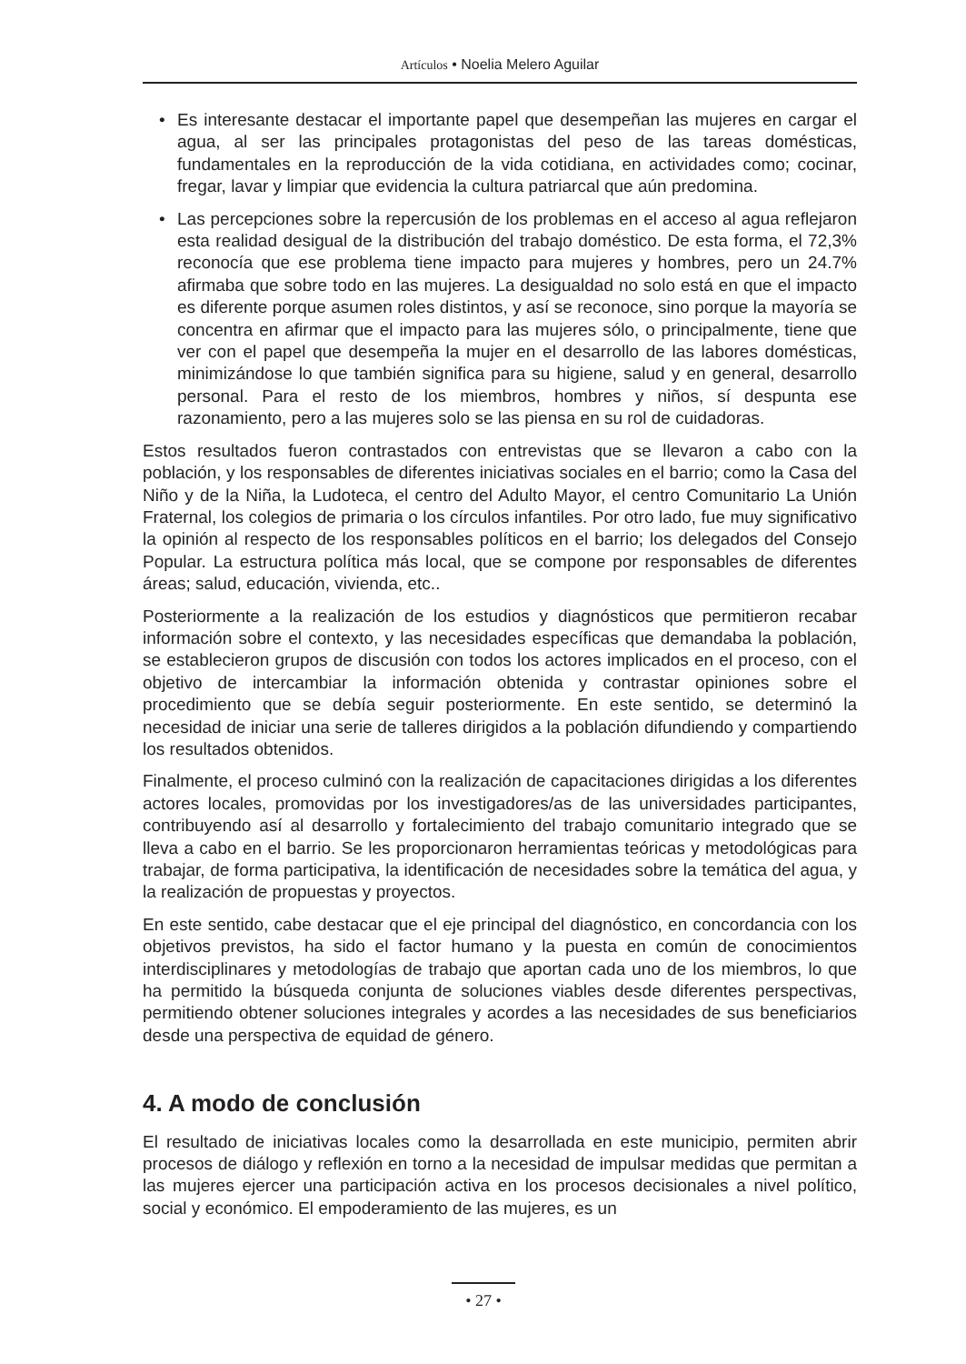Artículos • Noelia Melero Aguilar
• Es interesante destacar el importante papel que desempeñan las mujeres en cargar el agua, al ser las principales protagonistas del peso de las tareas domésticas, fundamentales en la reproducción de la vida cotidiana, en actividades como; cocinar, fregar, lavar y limpiar que evidencia la cultura patriarcal que aún predomina.
• Las percepciones sobre la repercusión de los problemas en el acceso al agua reflejaron esta realidad desigual de la distribución del trabajo doméstico. De esta forma, el 72,3% reconocía que ese problema tiene impacto para mujeres y hombres, pero un 24.7% afirmaba que sobre todo en las mujeres. La desigualdad no solo está en que el impacto es diferente porque asumen roles distintos, y así se reconoce, sino porque la mayoría se concentra en afirmar que el impacto para las mujeres sólo, o principalmente, tiene que ver con el papel que desempeña la mujer en el desarrollo de las labores domésticas, minimizándose lo que también significa para su higiene, salud y en general, desarrollo personal. Para el resto de los miembros, hombres y niños, sí despunta ese razonamiento, pero a las mujeres solo se las piensa en su rol de cuidadoras.
Estos resultados fueron contrastados con entrevistas que se llevaron a cabo con la población, y los responsables de diferentes iniciativas sociales en el barrio; como la Casa del Niño y de la Niña, la Ludoteca, el centro del Adulto Mayor, el centro Comunitario La Unión Fraternal, los colegios de primaria o los círculos infantiles. Por otro lado, fue muy significativo la opinión al respecto de los responsables políticos en el barrio; los delegados del Consejo Popular. La estructura política más local, que se compone por responsables de diferentes áreas; salud, educación, vivienda, etc..
Posteriormente a la realización de los estudios y diagnósticos que permitieron recabar información sobre el contexto, y las necesidades específicas que demandaba la población, se establecieron grupos de discusión con todos los actores implicados en el proceso, con el objetivo de intercambiar la información obtenida y contrastar opiniones sobre el procedimiento que se debía seguir posteriormente. En este sentido, se determinó la necesidad de iniciar una serie de talleres dirigidos a la población difundiendo y compartiendo los resultados obtenidos.
Finalmente, el proceso culminó con la realización de capacitaciones dirigidas a los diferentes actores locales, promovidas por los investigadores/as de las universidades participantes, contribuyendo así al desarrollo y fortalecimiento del trabajo comunitario integrado que se lleva a cabo en el barrio. Se les proporcionaron herramientas teóricas y metodológicas para trabajar, de forma participativa, la identificación de necesidades sobre la temática del agua, y la realización de propuestas y proyectos.
En este sentido, cabe destacar que el eje principal del diagnóstico, en concordancia con los objetivos previstos, ha sido el factor humano y la puesta en común de conocimientos interdisciplinares y metodologías de trabajo que aportan cada uno de los miembros, lo que ha permitido la búsqueda conjunta de soluciones viables desde diferentes perspectivas, permitiendo obtener soluciones integrales y acordes a las necesidades de sus beneficiarios desde una perspectiva de equidad de género.
4. A modo de conclusión
El resultado de iniciativas locales como la desarrollada en este municipio, permiten abrir procesos de diálogo y reflexión en torno a la necesidad de impulsar medidas que permitan a las mujeres ejercer una participación activa en los procesos decisionales a nivel político, social y económico. El empoderamiento de las mujeres, es un
• 27 •